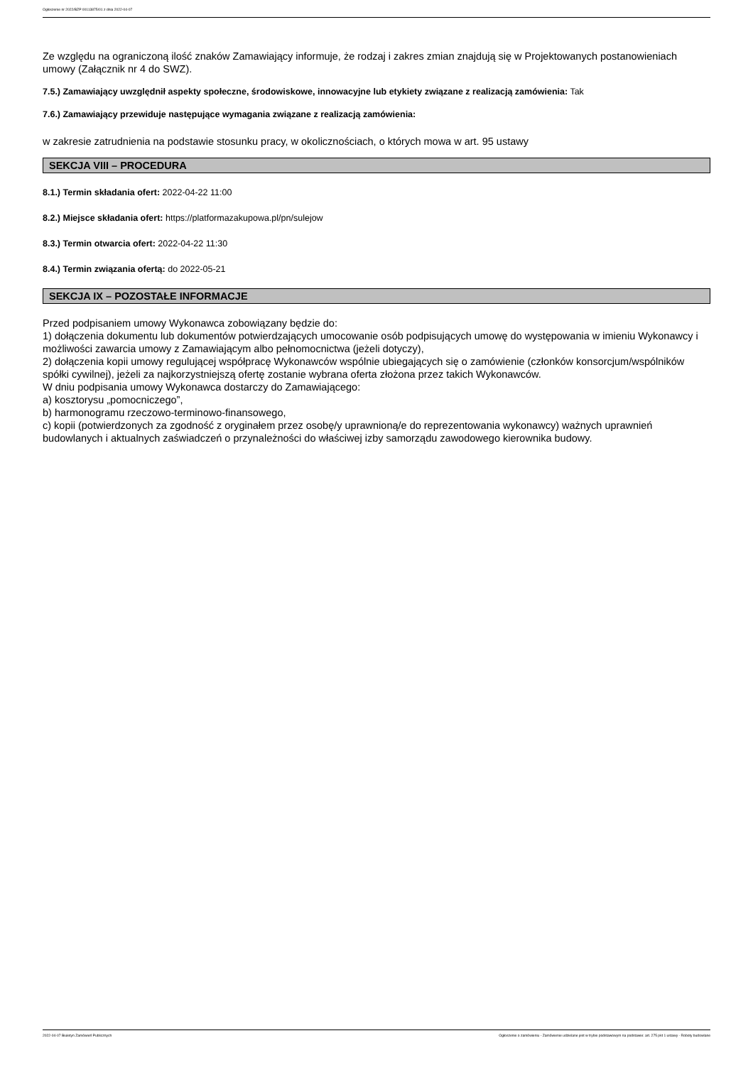Ogłoszenie nr 2022/BZP 00113875/01 z dnia 2022-04-07
Ze względu na ograniczoną ilość znaków Zamawiający informuje, że rodzaj i zakres zmian znajdują się w Projektowanych postanowieniach umowy (Załącznik nr 4 do SWZ).
7.5.) Zamawiający uwzględnił aspekty społeczne, środowiskowe, innowacyjne lub etykiety związane z realizacją zamówienia: Tak
7.6.) Zamawiający przewiduje następujące wymagania związane z realizacją zamówienia:
w zakresie zatrudnienia na podstawie stosunku pracy, w okolicznościach, o których mowa w art. 95 ustawy
SEKCJA VIII – PROCEDURA
8.1.) Termin składania ofert: 2022-04-22 11:00
8.2.) Miejsce składania ofert: https://platformazakupowa.pl/pn/sulejow
8.3.) Termin otwarcia ofert: 2022-04-22 11:30
8.4.) Termin związania ofertą: do 2022-05-21
SEKCJA IX – POZOSTAŁE INFORMACJE
Przed podpisaniem umowy Wykonawca zobowiązany będzie do:
1) dołączenia dokumentu lub dokumentów potwierdzających umocowanie osób podpisujących umowę do występowania w imieniu Wykonawcy i możliwości zawarcia umowy z Zamawiającym albo pełnomocnictwa (jeżeli dotyczy),
2) dołączenia kopii umowy regulującej współpracę Wykonawców wspólnie ubiegających się o zamówienie (członków konsorcjum/wspólników spółki cywilnej), jeżeli za najkorzystniejszą ofertę zostanie wybrana oferta złożona przez takich Wykonawców.
W dniu podpisania umowy Wykonawca dostarczy do Zamawiającego:
a) kosztorysu „pomocniczego”,
b) harmonogramu rzeczowo-terminowo-finansowego,
c) kopii (potwierdzonych za zgodność z oryginałem przez osobę/y uprawnioną/e do reprezentowania wykonawcy) ważnych uprawnień budowlanych i aktualnych zaświadczeń o przynależności do właściwej izby samorządu zawodowego kierownika budowy.
2022-04-07 Biuletyn Zamówień Publicznych Ogłoszenie o zamówieniu - Zamówienie udzielane jest w trybie podstawowym na podstawie: art. 275 pkt 1 ustawy - Roboty budowlane